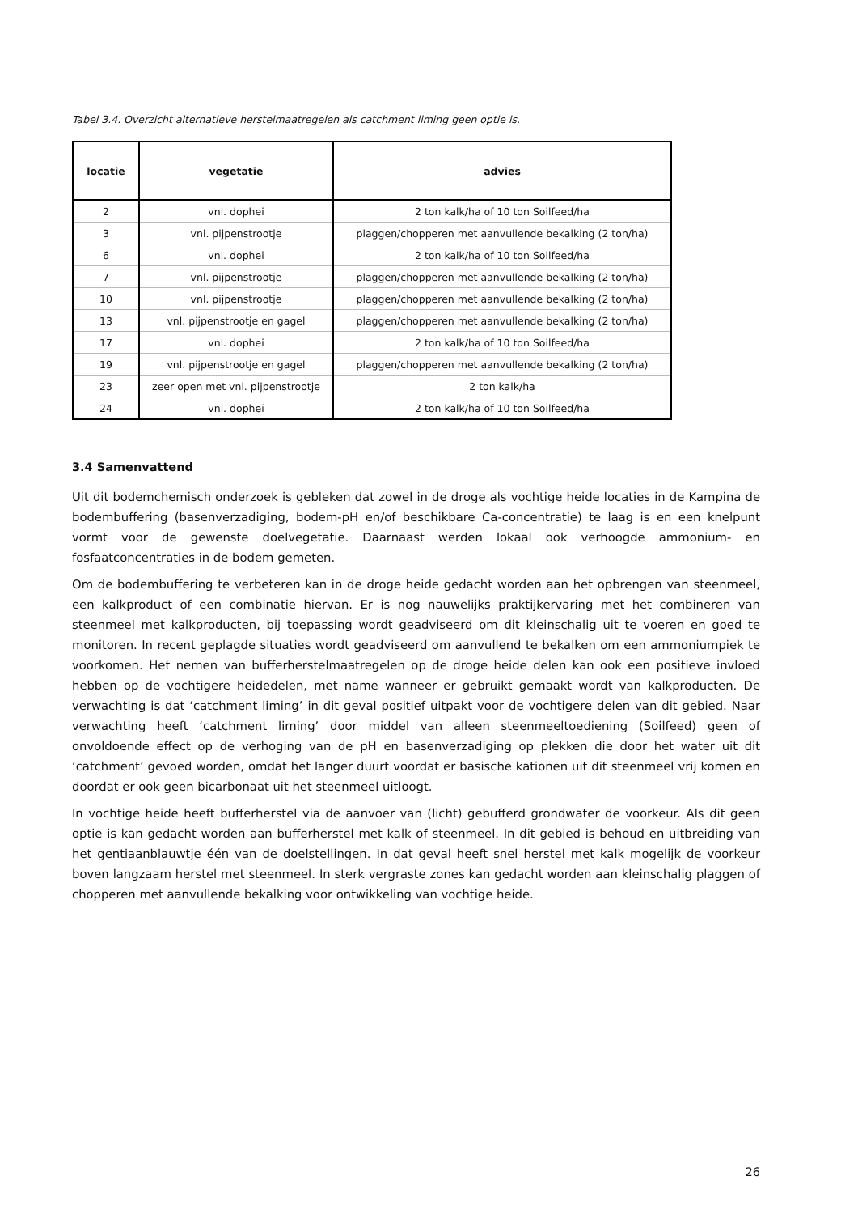Tabel 3.4. Overzicht alternatieve herstelmaatregelen als catchment liming geen optie is.
| locatie | vegetatie | advies |
| --- | --- | --- |
| 2 | vnl. dophei | 2 ton kalk/ha of 10 ton Soilfeed/ha |
| 3 | vnl. pijpenstrootje | plaggen/chopperen met aanvullende bekalking (2 ton/ha) |
| 6 | vnl. dophei | 2 ton kalk/ha of 10 ton Soilfeed/ha |
| 7 | vnl. pijpenstrootje | plaggen/chopperen met aanvullende bekalking (2 ton/ha) |
| 10 | vnl. pijpenstrootje | plaggen/chopperen met aanvullende bekalking (2 ton/ha) |
| 13 | vnl. pijpenstrootje en gagel | plaggen/chopperen met aanvullende bekalking (2 ton/ha) |
| 17 | vnl. dophei | 2 ton kalk/ha of 10 ton Soilfeed/ha |
| 19 | vnl. pijpenstrootje en gagel | plaggen/chopperen met aanvullende bekalking (2 ton/ha) |
| 23 | zeer open met vnl. pijpenstrootje | 2 ton kalk/ha |
| 24 | vnl. dophei | 2 ton kalk/ha of 10 ton Soilfeed/ha |
3.4 Samenvattend
Uit dit bodemchemisch onderzoek is gebleken dat zowel in de droge als vochtige heide locaties in de Kampina de bodembuffering (basenverzadiging, bodem-pH en/of beschikbare Ca-concentratie) te laag is en een knelpunt vormt voor de gewenste doelvegetatie. Daarnaast werden lokaal ook verhoogde ammonium- en fosfaatconcentraties in de bodem gemeten.
Om de bodembuffering te verbeteren kan in de droge heide gedacht worden aan het opbrengen van steenmeel, een kalkproduct of een combinatie hiervan. Er is nog nauwelijks praktijkervaring met het combineren van steenmeel met kalkproducten, bij toepassing wordt geadviseerd om dit kleinschalig uit te voeren en goed te monitoren. In recent geplagde situaties wordt geadviseerd om aanvullend te bekalken om een ammoniumpiek te voorkomen. Het nemen van bufferherstelmaatregelen op de droge heide delen kan ook een positieve invloed hebben op de vochtigere heidedelen, met name wanneer er gebruikt gemaakt wordt van kalkproducten. De verwachting is dat ‘catchment liming’ in dit geval positief uitpakt voor de vochtigere delen van dit gebied. Naar verwachting heeft ‘catchment liming’ door middel van alleen steenmeeltoediening (Soilfeed) geen of onvoldoende effect op de verhoging van de pH en basenverzadiging op plekken die door het water uit dit ‘catchment’ gevoed worden, omdat het langer duurt voordat er basische kationen uit dit steenmeel vrij komen en doordat er ook geen bicarbonaat uit het steenmeel uitloogt.
In vochtige heide heeft bufferherstel via de aanvoer van (licht) gebufferd grondwater de voorkeur. Als dit geen optie is kan gedacht worden aan bufferherstel met kalk of steenmeel. In dit gebied is behoud en uitbreiding van het gentiaanblauwtje één van de doelstellingen. In dat geval heeft snel herstel met kalk mogelijk de voorkeur boven langzaam herstel met steenmeel. In sterk vergraste zones kan gedacht worden aan kleinschalig plaggen of chopperen met aanvullende bekalking voor ontwikkeling van vochtige heide.
26